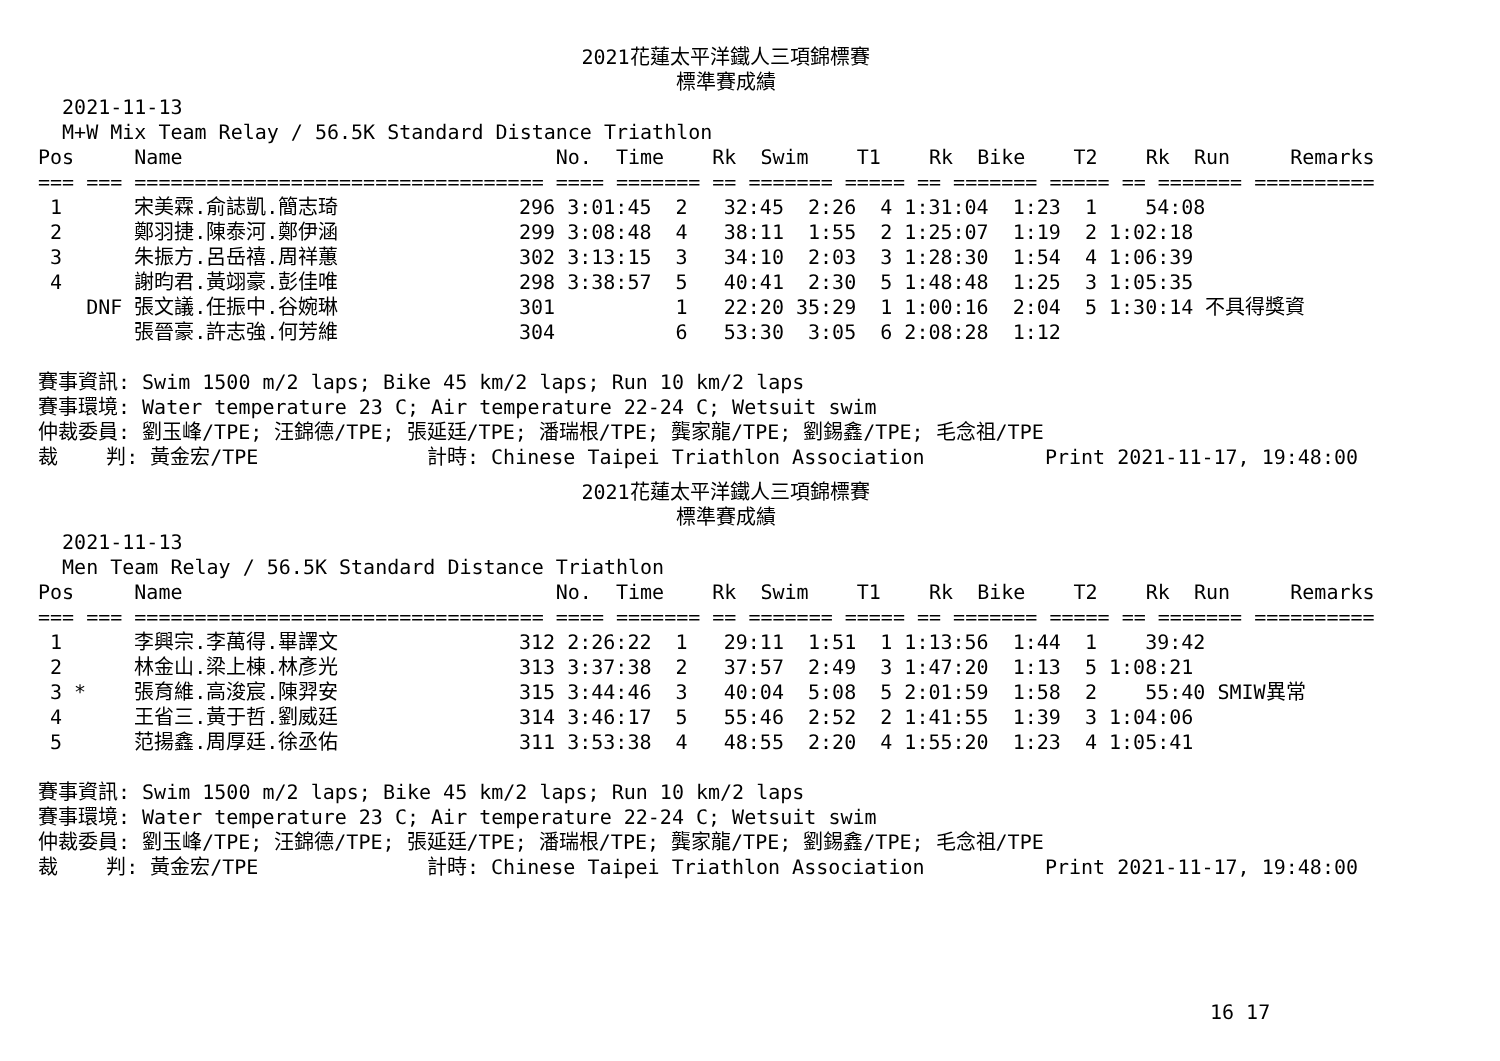2021花蓮太平洋鐵人三項錦標賽
標準賽成績
  2021-11-13
  M+W Mix Team Relay / 56.5K Standard Distance Triathlon
Pos     Name                               No.  Time    Rk  Swim    T1    Rk  Bike    T2    Rk  Run     Remarks
=== === ================================== ==== ======= == ======= ===== == ======= ===== == ======= ==========
 1      宋美霖.俞誌凱.簡志琦               296 3:01:45  2   32:45  2:26  4 1:31:04  1:23  1    54:08
 2      鄭羽捷.陳泰河.鄭伊涵               299 3:08:48  4   38:11  1:55  2 1:25:07  1:19  2 1:02:18
 3      朱振方.呂岳禧.周祥蕙               302 3:13:15  3   34:10  2:03  3 1:28:30  1:54  4 1:06:39
 4      謝昀君.黃翊豪.彭佳唯               298 3:38:57  5   40:41  2:30  5 1:48:48  1:25  3 1:05:35
    DNF 張文議.任振中.谷婉琳               301          1   22:20 35:29  1 1:00:16  2:04  5 1:30:14 不具得獎資
        張晉豪.許志強.何芳維               304          6   53:30  3:05  6 2:08:28  1:12

賽事資訊: Swim 1500 m/2 laps; Bike 45 km/2 laps; Run 10 km/2 laps
賽事環境: Water temperature 23 C; Air temperature 22-24 C; Wetsuit swim
仲裁委員: 劉玉峰/TPE; 汪錦德/TPE; 張延廷/TPE; 潘瑞根/TPE; 龔家龍/TPE; 劉錫鑫/TPE; 毛念祖/TPE
裁    判: 黃金宏/TPE              計時: Chinese Taipei Triathlon Association          Print 2021-11-17, 19:48:00
2021花蓮太平洋鐵人三項錦標賽
標準賽成績
  2021-11-13
  Men Team Relay / 56.5K Standard Distance Triathlon
Pos     Name                               No.  Time    Rk  Swim    T1    Rk  Bike    T2    Rk  Run     Remarks
=== === ================================== ==== ======= == ======= ===== == ======= ===== == ======= ==========
 1      李興宗.李萬得.畢譯文               312 2:26:22  1   29:11  1:51  1 1:13:56  1:44  1    39:42
 2      林金山.梁上棟.林彥光               313 3:37:38  2   37:57  2:49  3 1:47:20  1:13  5 1:08:21
 3 *    張育維.高浚宸.陳羿安               315 3:44:46  3   40:04  5:08  5 2:01:59  1:58  2    55:40 SMIW異常
 4      王省三.黃于哲.劉威廷               314 3:46:17  5   55:46  2:52  2 1:41:55  1:39  3 1:04:06
 5      范揚鑫.周厚廷.徐丞佑               311 3:53:38  4   48:55  2:20  4 1:55:20  1:23  4 1:05:41

賽事資訊: Swim 1500 m/2 laps; Bike 45 km/2 laps; Run 10 km/2 laps
賽事環境: Water temperature 23 C; Air temperature 22-24 C; Wetsuit swim
仲裁委員: 劉玉峰/TPE; 汪錦德/TPE; 張延廷/TPE; 潘瑞根/TPE; 龔家龍/TPE; 劉錫鑫/TPE; 毛念祖/TPE
裁    判: 黃金宏/TPE              計時: Chinese Taipei Triathlon Association          Print 2021-11-17, 19:48:00
16 17